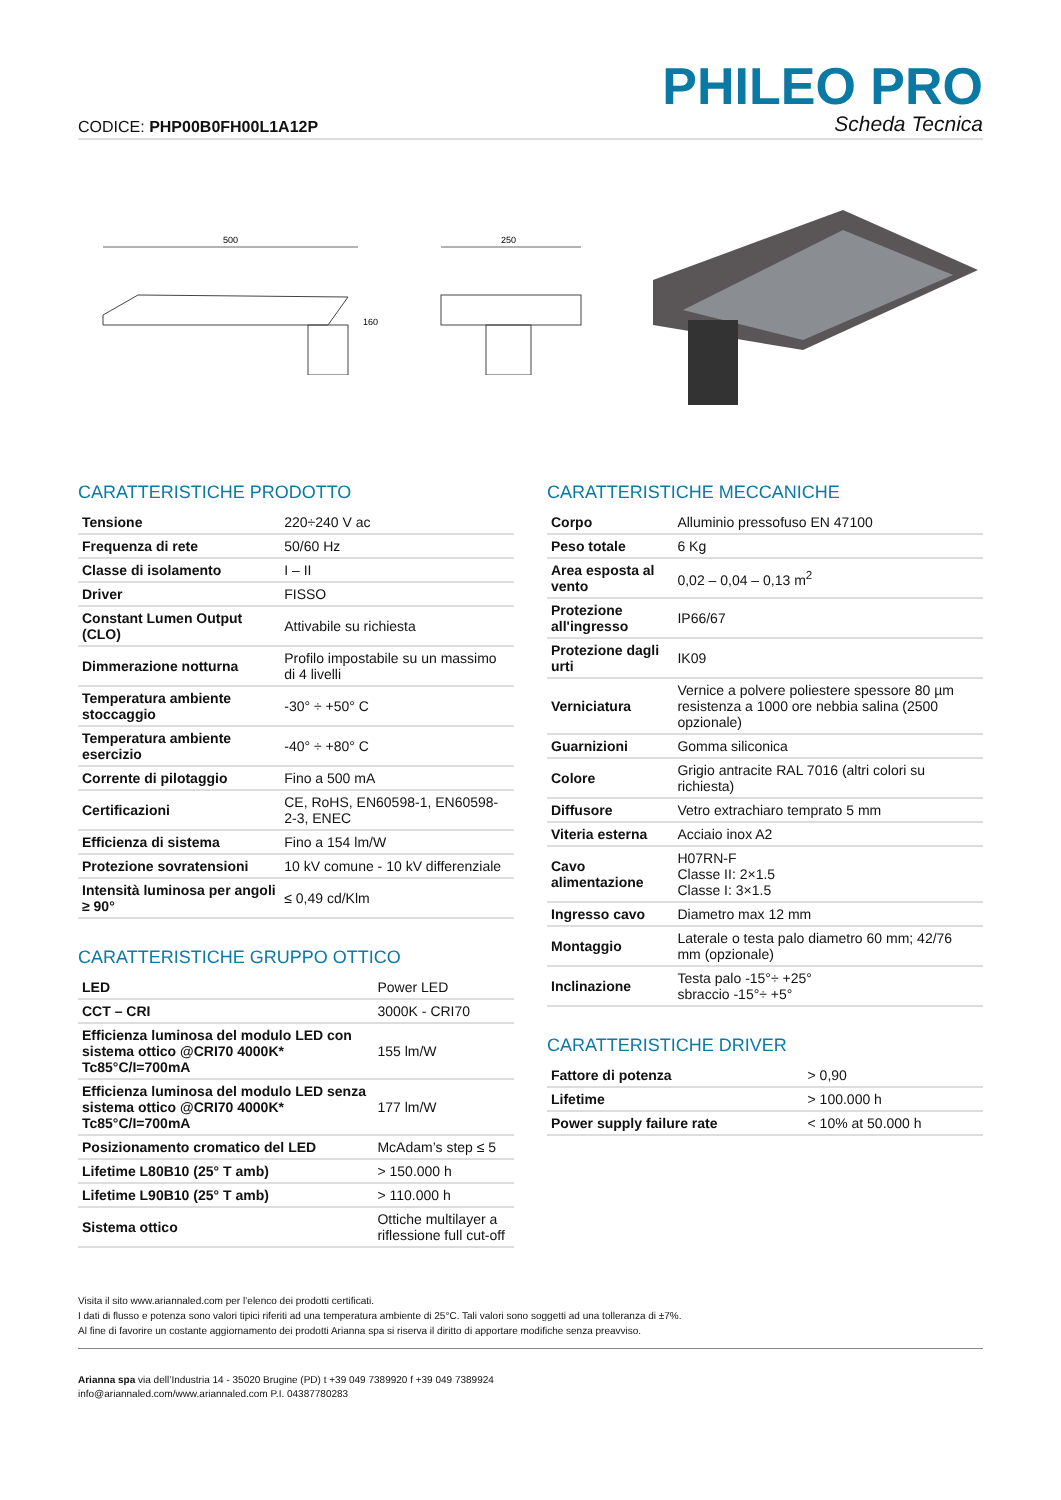CODICE: PHP00B0FH00L1A12P
PHILEO PRO
Scheda Tecnica
500
160
250
CARATTERISTICHE PRODOTTO
| Tensione | 220÷240 V ac |
| Frequenza di rete | 50/60 Hz |
| Classe di isolamento | I – II |
| Driver | FISSO |
| Constant Lumen Output (CLO) | Attivabile su richiesta |
| Dimmerazione notturna | Profilo impostabile su un massimo di 4 livelli |
| Temperatura ambiente stoccaggio | -30° ÷ +50° C |
| Temperatura ambiente esercizio | -40° ÷ +80° C |
| Corrente di pilotaggio | Fino a 500 mA |
| Certificazioni | CE, RoHS, EN60598-1, EN60598-2-3, ENEC |
| Efficienza di sistema | Fino a 154 lm/W |
| Protezione sovratensioni | 10 kV comune - 10 kV differenziale |
| Intensità luminosa per angoli ≥ 90° | ≤ 0,49 cd/Klm |
CARATTERISTICHE GRUPPO OTTICO
| LED | Power LED |
| CCT – CRI | 3000K - CRI70 |
| Efficienza luminosa del modulo LED con sistema ottico @CRI70 4000K* Tc85°C/I=700mA | 155 lm/W |
| Efficienza luminosa del modulo LED senza sistema ottico @CRI70 4000K* Tc85°C/I=700mA | 177 lm/W |
| Posizionamento cromatico del LED | McAdam’s step ≤ 5 |
| Lifetime L80B10 (25° T amb) | > 150.000 h |
| Lifetime L90B10 (25° T amb) | > 110.000 h |
| Sistema ottico | Ottiche multilayer a riflessione full cut-off |
CARATTERISTICHE MECCANICHE
| Corpo | Alluminio pressofuso EN 47100 |
| Peso totale | 6 Kg |
| Area esposta al vento | 0,02 – 0,04 – 0,13 m<sup>2</sup> |
| Protezione all'ingresso | IP66/67 |
| Protezione dagli urti | IK09 |
| Verniciatura | Vernice a polvere poliestere spessore 80 µm resistenza a 1000 ore nebbia salina (2500 opzionale) |
| Guarnizioni | Gomma siliconica |
| Colore | Grigio antracite RAL 7016 (altri colori su richiesta) |
| Diffusore | Vetro extrachiaro temprato 5 mm |
| Viteria esterna | Acciaio inox A2 |
| Cavo alimentazione | H07RN-F Classe II: 2×1.5 Classe I: 3×1.5 |
| Ingresso cavo | Diametro max 12 mm |
| Montaggio | Laterale o testa palo diametro 60 mm; 42/76 mm (opzionale) |
| Inclinazione | Testa palo -15°÷ +25° sbraccio -15°÷ +5° |
CARATTERISTICHE DRIVER
| Fattore di potenza | > 0,90 |
| Lifetime | > 100.000 h |
| Power supply failure rate | < 10% at 50.000 h |
Visita il sito www.ariannaled.com per l’elenco dei prodotti certificati.
I dati di flusso e potenza sono valori tipici riferiti ad una temperatura ambiente di 25°C. Tali valori sono soggetti ad una tolleranza di ±7%.
Al fine di favorire un costante aggiornamento dei prodotti Arianna spa si riserva il diritto di apportare modifiche senza preavviso.
Arianna spa via dell’Industria 14 - 35020 Brugine (PD) t +39 049 7389920 f +39 049 7389924
info@ariannaled.com/www.ariannaled.com P.I. 04387780283